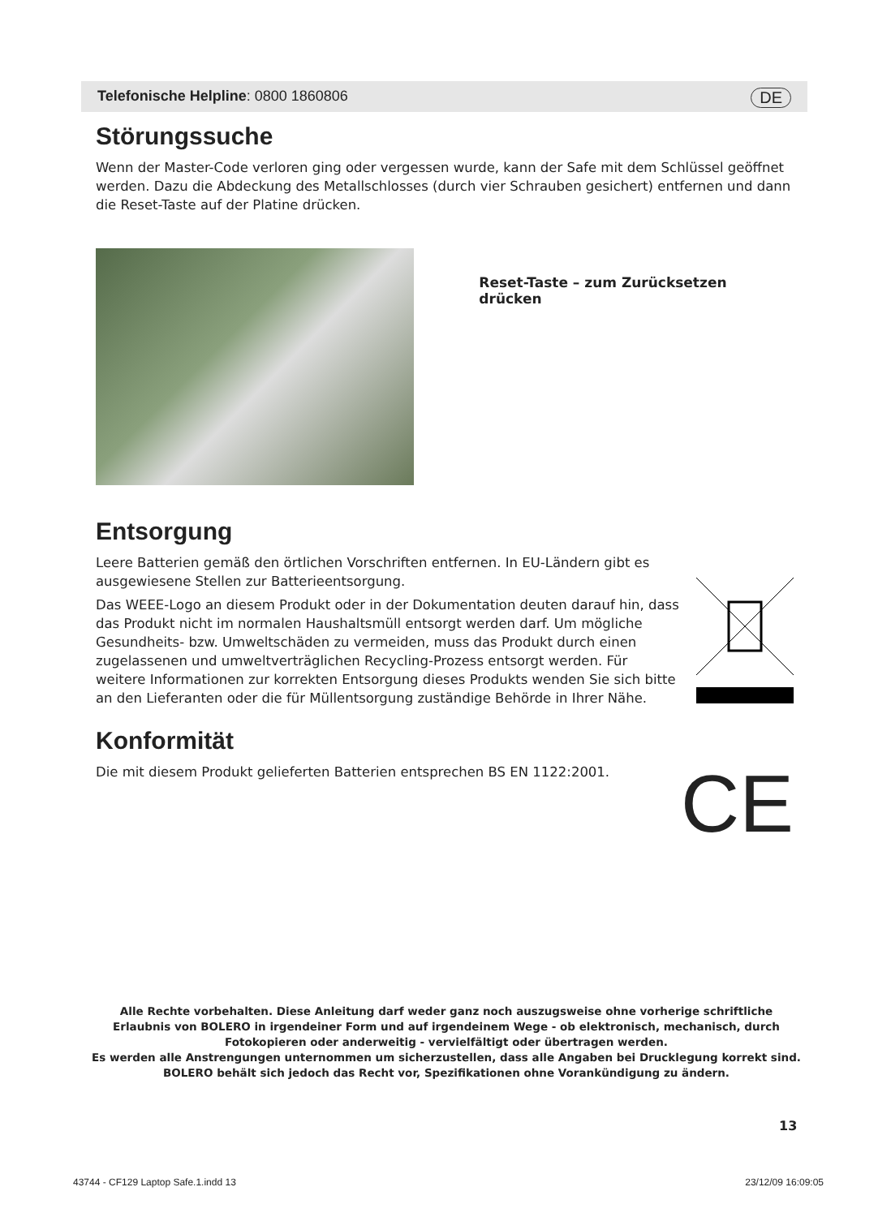Telefonische Helpline: 0800 1860806 DE
Störungssuche
Wenn der Master-Code verloren ging oder vergessen wurde, kann der Safe mit dem Schlüssel geöffnet werden. Dazu die Abdeckung des Metallschlosses (durch vier Schrauben gesichert) entfernen und dann die Reset-Taste auf der Platine drücken.
Reset-Taste – zum Zurücksetzen drücken
Entsorgung
Leere Batterien gemäß den örtlichen Vorschriften entfernen. In EU-Ländern gibt es ausgewiesene Stellen zur Batterieentsorgung.
Das WEEE-Logo an diesem Produkt oder in der Dokumentation deuten darauf hin, dass das Produkt nicht im normalen Haushaltsmüll entsorgt werden darf. Um mögliche Gesundheits- bzw. Umweltschäden zu vermeiden, muss das Produkt durch einen zugelassenen und umweltverträglichen Recycling-Prozess entsorgt werden. Für weitere Informationen zur korrekten Entsorgung dieses Produkts wenden Sie sich bitte an den Lieferanten oder die für Müllentsorgung zuständige Behörde in Ihrer Nähe.
Konformität
Die mit diesem Produkt gelieferten Batterien entsprechen BS EN 1122:2001.
CE
Alle Rechte vorbehalten. Diese Anleitung darf weder ganz noch auszugsweise ohne vorherige schriftliche Erlaubnis von BOLERO in irgendeiner Form und auf irgendeinem Wege - ob elektronisch, mechanisch, durch Fotokopieren oder anderweitig - vervielfältigt oder übertragen werden.
Es werden alle Anstrengungen unternommen um sicherzustellen, dass alle Angaben bei Drucklegung korrekt sind. BOLERO behält sich jedoch das Recht vor, Spezifikationen ohne Vorankündigung zu ändern.
13
43744 - CF129 Laptop Safe.1.indd 13 23/12/09 16:09:05